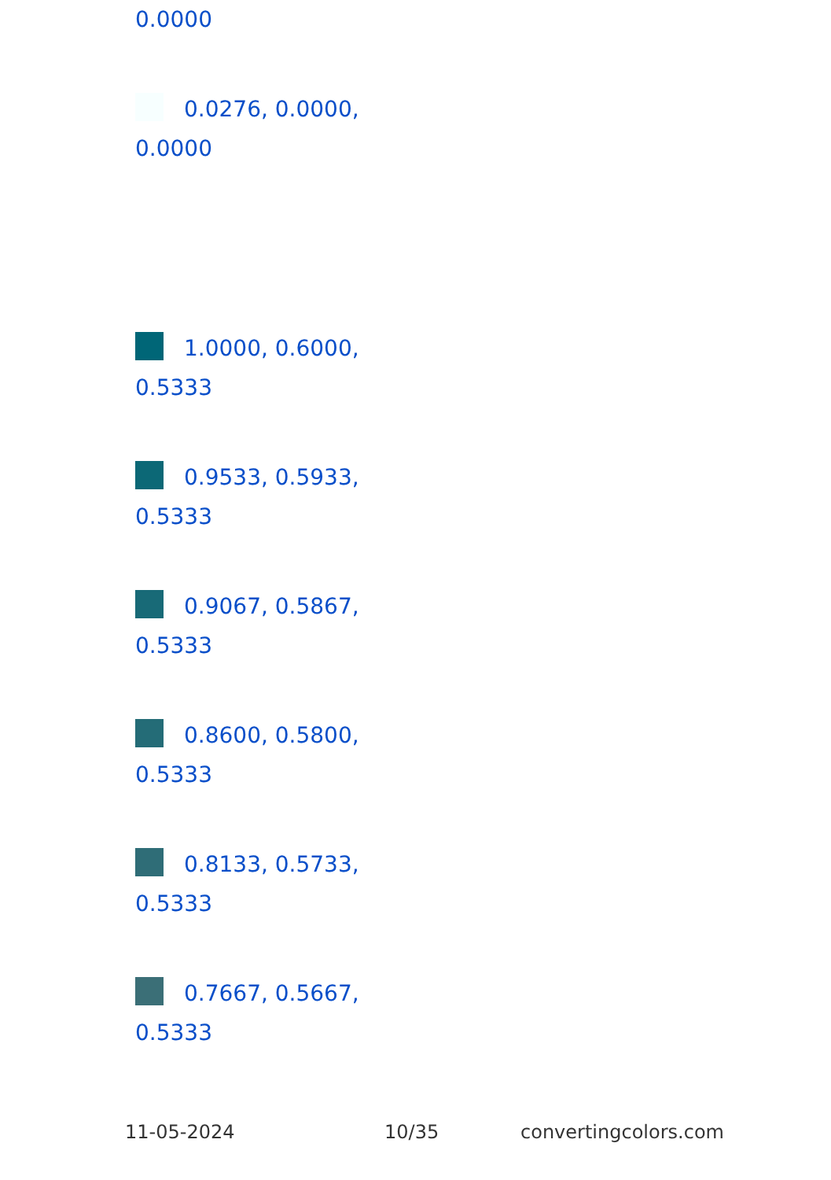0.0000
0.0276, 0.0000, 0.0000
1.0000, 0.6000, 0.5333
0.9533, 0.5933, 0.5333
0.9067, 0.5867, 0.5333
0.8600, 0.5800, 0.5333
0.8133, 0.5733, 0.5333
0.7667, 0.5667, 0.5333
11-05-2024 10/35 convertingcolors.com